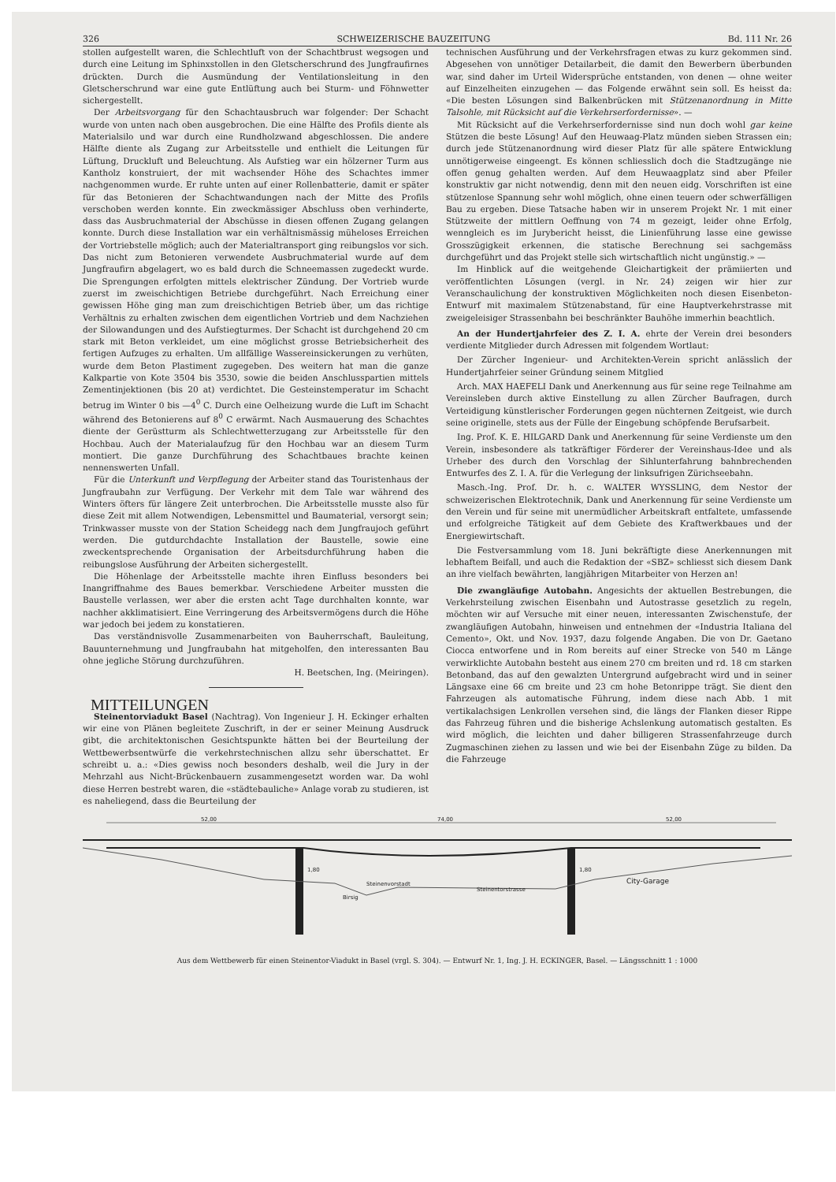326 SCHWEIZERISCHE BAUZEITUNG Bd. 111 Nr. 26
stollen aufgestellt waren, die Schlechtluft von der Schachtbrust wegsogen und durch eine Leitung im Sphinxstollen in den Gletscherschrund des Jungfraufirnes drückten. Durch die Ausmündung der Ventilationsleitung in den Gletscherschrund war eine gute Entlüftung auch bei Sturm- und Föhnwetter sichergestellt.
Der Arbeitsvorgang für den Schachtausbruch war folgender: Der Schacht wurde von unten nach oben ausgebrochen. Die eine Hälfte des Profils diente als Materialsilo und war durch eine Rundholzwand abgeschlossen. Die andere Hälfte diente als Zugang zur Arbeitsstelle und enthielt die Leitungen für Lüftung, Druckluft und Beleuchtung. Als Aufstieg war ein hölzerner Turm aus Kantholz konstruiert, der mit wachsender Höhe des Schachtes immer nachgenommen wurde. Er ruhte unten auf einer Rollenbatterie, damit er später für das Betonieren der Schachtwandungen nach der Mitte des Profils verschoben werden konnte. Ein zweckmässiger Abschluss oben verhinderte, dass das Ausbruchmaterial der Abschüsse in diesen offenen Zugang gelangen konnte. Durch diese Installation war ein verhältnismässig müheloses Erreichen der Vortriebstelle möglich; auch der Materialtransport ging reibungslos vor sich. Das nicht zum Betonieren verwendete Ausbruchmaterial wurde auf dem Jungfraufirn abgelagert, wo es bald durch die Schneemassen zugedeckt wurde. Die Sprengungen erfolgten mittels elektrischer Zündung. Der Vortrieb wurde zuerst im zweischichtigen Betriebe durchgeführt. Nach Erreichung einer gewissen Höhe ging man zum dreischichtigen Betrieb über, um das richtige Verhältnis zu erhalten zwischen dem eigentlichen Vortrieb und dem Nachziehen der Silowandungen und des Aufstiegturmes. Der Schacht ist durchgehend 20 cm stark mit Beton verkleidet, um eine möglichst grosse Betriebsicherheit des fertigen Aufzuges zu erhalten. Um allfällige Wassereinsickerungen zu verhüten, wurde dem Beton Plastiment zugegeben. Des weitern hat man die ganze Kalkpartie von Kote 3504 bis 3530, sowie die beiden Anschlusspartien mittels Zementinjektionen (bis 20 at) verdichtet. Die Gesteinstemperatur im Schacht betrug im Winter 0 bis —4<sup>0</sup> C. Durch eine Oelheizung wurde die Luft im Schacht während des Betonierens auf 8<sup>0</sup> C erwärmt. Nach Ausmauerung des Schachtes diente der Gerüstturm als Schlechtwetterzugang zur Arbeitsstelle für den Hochbau. Auch der Materialaufzug für den Hochbau war an diesem Turm montiert. Die ganze Durchführung des Schachtbaues brachte keinen nennenswerten Unfall.
Für die Unterkunft und Verpflegung der Arbeiter stand das Touristenhaus der Jungfraubahn zur Verfügung. Der Verkehr mit dem Tale war während des Winters öfters für längere Zeit unterbrochen. Die Arbeitsstelle musste also für diese Zeit mit allem Notwendigen, Lebensmittel und Baumaterial, versorgt sein; Trinkwasser musste von der Station Scheidegg nach dem Jungfraujoch geführt werden. Die gutdurchdachte Installation der Baustelle, sowie eine zweckentsprechende Organisation der Arbeitsdurchführung haben die reibungslose Ausführung der Arbeiten sichergestellt.
Die Höhenlage der Arbeitsstelle machte ihren Einfluss besonders bei Inangriffnahme des Baues bemerkbar. Verschiedene Arbeiter mussten die Baustelle verlassen, wer aber die ersten acht Tage durchhalten konnte, war nachher akklimatisiert. Eine Verringerung des Arbeitsvermögens durch die Höhe war jedoch bei jedem zu konstatieren.
Das verständnisvolle Zusammenarbeiten von Bauherrschaft, Bauleitung, Bauunternehmung und Jungfraubahn hat mitgeholfen, den interessanten Bau ohne jegliche Störung durchzuführen.
H. Beetschen, Ing. (Meiringen).
MITTEILUNGEN
Steinentorviadukt Basel (Nachtrag). Von Ingenieur J. H. Eckinger erhalten wir eine von Plänen begleitete Zuschrift, in der er seiner Meinung Ausdruck gibt, die architektonischen Gesichtspunkte hätten bei der Beurteilung der Wettbewerbsentwürfe die verkehrstechnischen allzu sehr überschattet. Er schreibt u. a.: «Dies gewiss noch besonders deshalb, weil die Jury in der Mehrzahl aus Nicht-Brückenbauern zusammengesetzt worden war. Da wohl diese Herren bestrebt waren, die «städtebauliche» Anlage vorab zu studieren, ist es naheliegend, dass die Beurteilung der
technischen Ausführung und der Verkehrsfragen etwas zu kurz gekommen sind. Abgesehen von unnötiger Detailarbeit, die damit den Bewerbern überbunden war, sind daher im Urteil Widersprüche entstanden, von denen — ohne weiter auf Einzelheiten einzugehen — das Folgende erwähnt sein soll. Es heisst da: «Die besten Lösungen sind Balkenbrücken mit Stützenanordnung in Mitte Talsohle, mit Rücksicht auf die Verkehrserfordernisse». —
Mit Rücksicht auf die Verkehrserfordernisse sind nun doch wohl gar keine Stützen die beste Lösung! Auf den Heuwaag-Platz münden sieben Strassen ein; durch jede Stützenanordnung wird dieser Platz für alle spätere Entwicklung unnötigerweise eingeengt. Es können schliesslich doch die Stadtzugänge nie offen genug gehalten werden. Auf dem Heuwaagplatz sind aber Pfeiler konstruktiv gar nicht notwendig, denn mit den neuen eidg. Vorschriften ist eine stützenlose Spannung sehr wohl möglich, ohne einen teuern oder schwerfälligen Bau zu ergeben. Diese Tatsache haben wir in unserem Projekt Nr. 1 mit einer Stützweite der mittlern Oeffnung von 74 m gezeigt, leider ohne Erfolg, wenngleich es im Jurybericht heisst, die Linienführung lasse eine gewisse Grosszügigkeit erkennen, die statische Berechnung sei sachgemäss durchgeführt und das Projekt stelle sich wirtschaftlich nicht ungünstig.» —
Im Hinblick auf die weitgehende Gleichartigkeit der prämiierten und veröffentlichten Lösungen (vergl. in Nr. 24) zeigen wir hier zur Veranschaulichung der konstruktiven Möglichkeiten noch diesen Eisenbeton-Entwurf mit maximalem Stützenabstand, für eine Hauptverkehrstrasse mit zweigeleisiger Strassenbahn bei beschränkter Bauhöhe immerhin beachtlich.
An der Hundertjahrfeier des Z. I. A. ehrte der Verein drei besonders verdiente Mitglieder durch Adressen mit folgendem Wortlaut:
Der Zürcher Ingenieur- und Architekten-Verein spricht anlässlich der Hundertjahrfeier seiner Gründung seinem Mitglied
Arch. MAX HAEFELI Dank und Anerkennung aus für seine rege Teilnahme am Vereinsleben durch aktive Einstellung zu allen Zürcher Baufragen, durch Verteidigung künstlerischer Forderungen gegen nüchternen Zeitgeist, wie durch seine originelle, stets aus der Fülle der Eingebung schöpfende Berufsarbeit.
Ing. Prof. K. E. HILGARD Dank und Anerkennung für seine Verdienste um den Verein, insbesondere als tatkräftiger Förderer der Vereinshaus-Idee und als Urheber des durch den Vorschlag der Sihlunterfahrung bahnbrechenden Entwurfes des Z. I. A. für die Verlegung der linksufrigen Zürichseebahn.
Masch.-Ing. Prof. Dr. h. c. WALTER WYSSLING, dem Nestor der schweizerischen Elektrotechnik, Dank und Anerkennung für seine Verdienste um den Verein und für seine mit unermüdlicher Arbeitskraft entfaltete, umfassende und erfolgreiche Tätigkeit auf dem Gebiete des Kraftwerkbaues und der Energiewirtschaft.
Die Festversammlung vom 18. Juni bekräftigte diese Anerkennungen mit lebhaftem Beifall, und auch die Redaktion der «SBZ» schliesst sich diesem Dank an ihre vielfach bewährten, langjährigen Mitarbeiter von Herzen an!
Die zwangläufige Autobahn. Angesichts der aktuellen Bestrebungen, die Verkehrsteilung zwischen Eisenbahn und Autostrasse gesetzlich zu regeln, möchten wir auf Versuche mit einer neuen, interessanten Zwischenstufe, der zwangläufigen Autobahn, hinweisen und entnehmen der «Industria Italiana del Cemento», Okt. und Nov. 1937, dazu folgende Angaben. Die von Dr. Gaetano Ciocca entworfene und in Rom bereits auf einer Strecke von 540 m Länge verwirklichte Autobahn besteht aus einem 270 cm breiten und rd. 18 cm starken Betonband, das auf den gewalzten Untergrund aufgebracht wird und in seiner Längsaxe eine 66 cm breite und 23 cm hohe Betonrippe trägt. Sie dient den Fahrzeugen als automatische Führung, indem diese nach Abb. 1 mit vertikalachsigen Lenkrollen versehen sind, die längs der Flanken dieser Rippe das Fahrzeug führen und die bisherige Achslenkung automatisch gestalten. Es wird möglich, die leichten und daher billigeren Strassenfahrzeuge durch Zugmaschinen ziehen zu lassen und wie bei der Eisenbahn Züge zu bilden. Da die Fahrzeuge
52,00
74,00
52,00
Steinenvorstadt
Steinentorstrasse
City-Garage
Birsig
1,80
1,80
Aus dem Wettbewerb für einen Steinentor-Viadukt in Basel (vrgl. S. 304). — Entwurf Nr. 1, Ing. J. H. ECKINGER, Basel. — Längsschnitt 1 : 1000